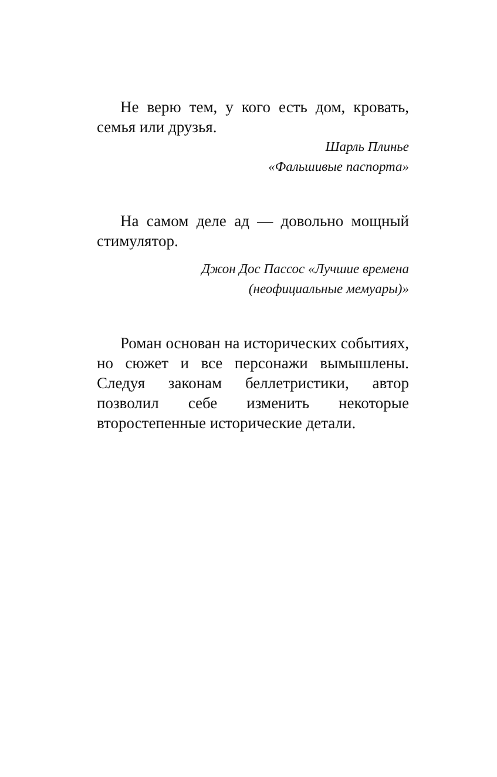Не верю тем, у кого есть дом, кровать, семья или друзья.
Шарль Плинье
«Фальшивые паспорта»
На самом деле ад — довольно мощный стимулятор.
Джон Дос Пассос «Лучшие времена
(неофициальные мемуары)»
Роман основан на исторических событиях, но сюжет и все персонажи вымышлены. Следуя законам беллетристики, автор позволил себе изменить некоторые второстепенные исторические детали.